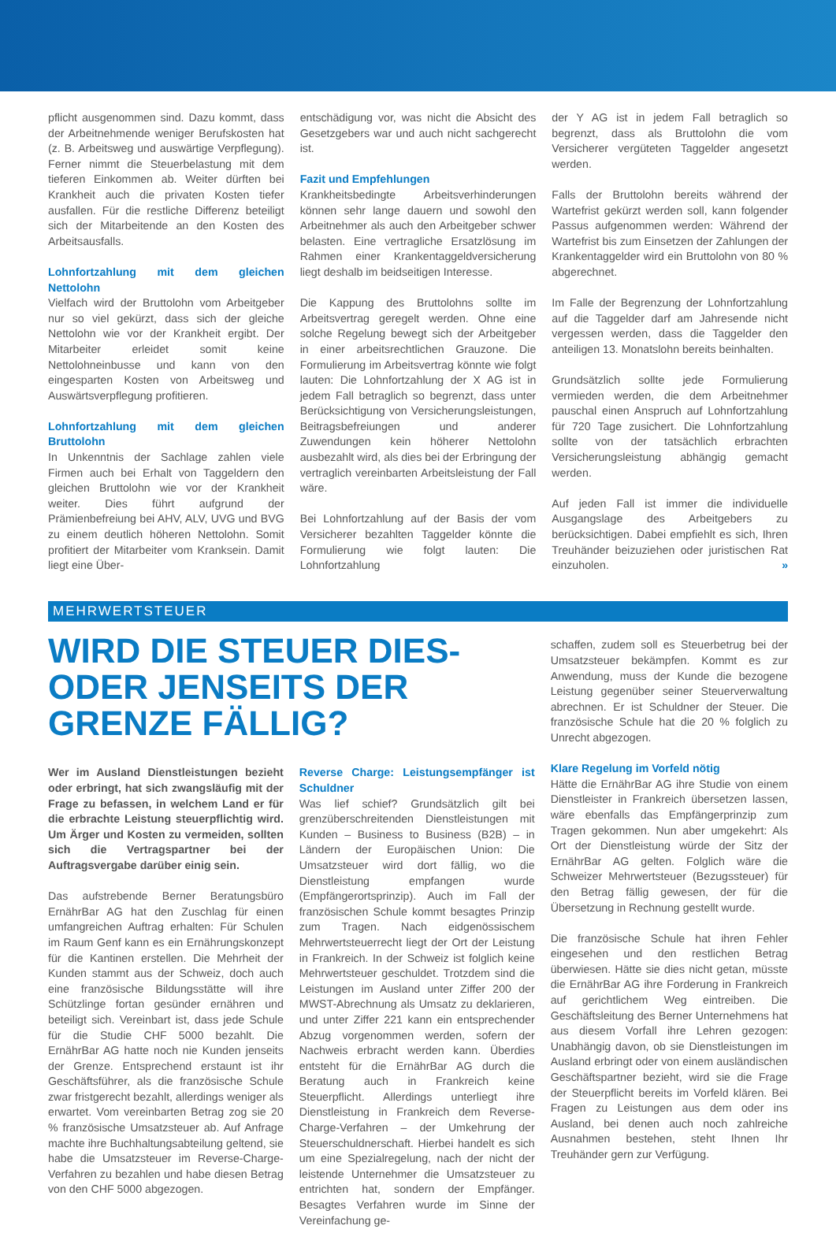pflicht ausgenommen sind. Dazu kommt, dass der Arbeitnehmende weniger Berufskosten hat (z. B. Arbeitsweg und auswärtige Verpflegung). Ferner nimmt die Steuerbelastung mit dem tieferen Einkommen ab. Weiter dürften bei Krankheit auch die privaten Kosten tiefer ausfallen. Für die restliche Differenz beteiligt sich der Mitarbeitende an den Kosten des Arbeitsausfalls.
Lohnfortzahlung mit dem gleichen Nettolohn
Vielfach wird der Bruttolohn vom Arbeitgeber nur so viel gekürzt, dass sich der gleiche Nettolohn wie vor der Krankheit ergibt. Der Mitarbeiter erleidet somit keine Nettolohneinbusse und kann von den eingesparten Kosten von Arbeitsweg und Auswärtsverpflegung profitieren.
Lohnfortzahlung mit dem gleichen Bruttolohn
In Unkenntnis der Sachlage zahlen viele Firmen auch bei Erhalt von Taggeldern den gleichen Bruttolohn wie vor der Krankheit weiter. Dies führt aufgrund der Prämienbefreiung bei AHV, ALV, UVG und BVG zu einem deutlich höheren Nettolohn. Somit profitiert der Mitarbeiter vom Kranksein. Damit liegt eine Über-
entschädigung vor, was nicht die Absicht des Gesetzgebers war und auch nicht sachgerecht ist.
Fazit und Empfehlungen
Krankheitsbedingte Arbeitsverhinderungen können sehr lange dauern und sowohl den Arbeitnehmer als auch den Arbeitgeber schwer belasten. Eine vertragliche Ersatzlösung im Rahmen einer Krankentaggeldversicherung liegt deshalb im beidseitigen Interesse.
Die Kappung des Bruttolohns sollte im Arbeitsvertrag geregelt werden. Ohne eine solche Regelung bewegt sich der Arbeitgeber in einer arbeitsrechtlichen Grauzone. Die Formulierung im Arbeitsvertrag könnte wie folgt lauten: Die Lohnfortzahlung der X AG ist in jedem Fall betraglich so begrenzt, dass unter Berücksichtigung von Versicherungsleistungen, Beitragsbefreiungen und anderer Zuwendungen kein höherer Nettolohn ausbezahlt wird, als dies bei der Erbringung der vertraglich vereinbarten Arbeitsleistung der Fall wäre.
Bei Lohnfortzahlung auf der Basis der vom Versicherer bezahlten Taggelder könnte die Formulierung wie folgt lauten: Die Lohnfortzahlung
der Y AG ist in jedem Fall betraglich so begrenzt, dass als Bruttolohn die vom Versicherer vergüteten Taggelder angesetzt werden.
Falls der Bruttolohn bereits während der Wartefrist gekürzt werden soll, kann folgender Passus aufgenommen werden: Während der Wartefrist bis zum Einsetzen der Zahlungen der Krankentaggelder wird ein Bruttolohn von 80 % abgerechnet.
Im Falle der Begrenzung der Lohnfortzahlung auf die Taggelder darf am Jahresende nicht vergessen werden, dass die Taggelder den anteiligen 13. Monatslohn bereits beinhalten.
Grundsätzlich sollte jede Formulierung vermieden werden, die dem Arbeitnehmer pauschal einen Anspruch auf Lohnfortzahlung für 720 Tage zusichert. Die Lohnfortzahlung sollte von der tatsächlich erbrachten Versicherungsleistung abhängig gemacht werden.
Auf jeden Fall ist immer die individuelle Ausgangslage des Arbeitgebers zu berücksichtigen. Dabei empfiehlt es sich, Ihren Treuhänder beizuziehen oder juristischen Rat einzuholen. »
MEHRWERTSTEUER
WIRD DIE STEUER DIES- ODER JENSEITS DER GRENZE FÄLLIG?
Wer im Ausland Dienstleistungen bezieht oder erbringt, hat sich zwangsläufig mit der Frage zu befassen, in welchem Land er für die erbrachte Leistung steuerpflichtig wird. Um Ärger und Kosten zu vermeiden, sollten sich die Vertragspartner bei der Auftragsvergabe darüber einig sein.
Das aufstrebende Berner Beratungsbüro ErnährBar AG hat den Zuschlag für einen umfangreichen Auftrag erhalten: Für Schulen im Raum Genf kann es ein Ernährungskonzept für die Kantinen erstellen. Die Mehrheit der Kunden stammt aus der Schweiz, doch auch eine französische Bildungsstätte will ihre Schützlinge fortan gesünder ernähren und beteiligt sich. Vereinbart ist, dass jede Schule für die Studie CHF 5000 bezahlt. Die ErnährBar AG hatte noch nie Kunden jenseits der Grenze. Entsprechend erstaunt ist ihr Geschäftsführer, als die französische Schule zwar fristgerecht bezahlt, allerdings weniger als erwartet. Vom vereinbarten Betrag zog sie 20 % französische Umsatzsteuer ab. Auf Anfrage machte ihre Buchhaltungsabteilung geltend, sie habe die Umsatzsteuer im Reverse-Charge-Verfahren zu bezahlen und habe diesen Betrag von den CHF 5000 abgezogen.
Reverse Charge: Leistungsempfänger ist Schuldner
Was lief schief? Grundsätzlich gilt bei grenzüberschreitenden Dienstleistungen mit Kunden – Business to Business (B2B) – in Ländern der Europäischen Union: Die Umsatzsteuer wird dort fällig, wo die Dienstleistung empfangen wurde (Empfängerortsprinzip). Auch im Fall der französischen Schule kommt besagtes Prinzip zum Tragen. Nach eidgenössischem Mehrwertsteuerrecht liegt der Ort der Leistung in Frankreich. In der Schweiz ist folglich keine Mehrwertsteuer geschuldet. Trotzdem sind die Leistungen im Ausland unter Ziffer 200 der MWST-Abrechnung als Umsatz zu deklarieren, und unter Ziffer 221 kann ein entsprechender Abzug vorgenommen werden, sofern der Nachweis erbracht werden kann. Überdies entsteht für die ErnährBar AG durch die Beratung auch in Frankreich keine Steuerpflicht. Allerdings unterliegt ihre Dienstleistung in Frankreich dem Reverse-Charge-Verfahren – der Umkehrung der Steuerschuldnerschaft. Hierbei handelt es sich um eine Spezialregelung, nach der nicht der leistende Unternehmer die Umsatzsteuer zu entrichten hat, sondern der Empfänger. Besagtes Verfahren wurde im Sinne der Vereinfachung ge-
schaffen, zudem soll es Steuerbetrug bei der Umsatzsteuer bekämpfen. Kommt es zur Anwendung, muss der Kunde die bezogene Leistung gegenüber seiner Steuerverwaltung abrechnen. Er ist Schuldner der Steuer. Die französische Schule hat die 20 % folglich zu Unrecht abgezogen.
Klare Regelung im Vorfeld nötig
Hätte die ErnährBar AG ihre Studie von einem Dienstleister in Frankreich übersetzen lassen, wäre ebenfalls das Empfängerprinzip zum Tragen gekommen. Nun aber umgekehrt: Als Ort der Dienstleistung würde der Sitz der ErnährBar AG gelten. Folglich wäre die Schweizer Mehrwertsteuer (Bezugssteuer) für den Betrag fällig gewesen, der für die Übersetzung in Rechnung gestellt wurde.
Die französische Schule hat ihren Fehler eingesehen und den restlichen Betrag überwiesen. Hätte sie dies nicht getan, müsste die ErnährBar AG ihre Forderung in Frankreich auf gerichtlichem Weg eintreiben. Die Geschäftsleitung des Berner Unternehmens hat aus diesem Vorfall ihre Lehren gezogen: Unabhängig davon, ob sie Dienstleistungen im Ausland erbringt oder von einem ausländischen Geschäftspartner bezieht, wird sie die Frage der Steuerpflicht bereits im Vorfeld klären. Bei Fragen zu Leistungen aus dem oder ins Ausland, bei denen auch noch zahlreiche Ausnahmen bestehen, steht Ihnen Ihr Treuhänder gern zur Verfügung.